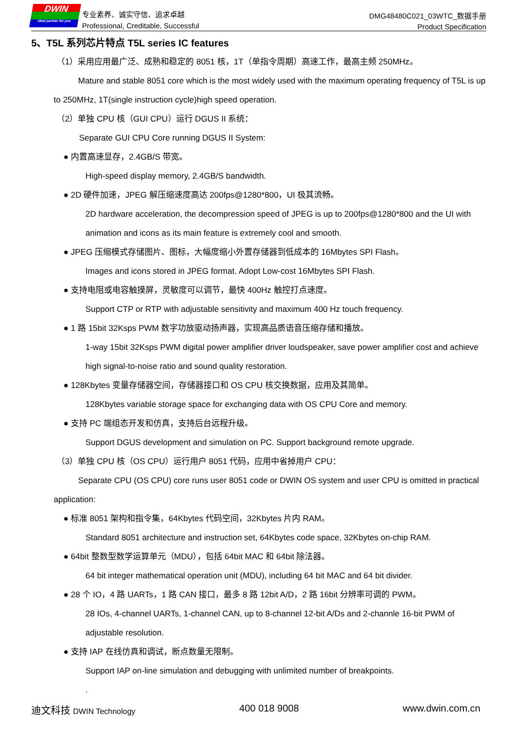DWIN
ideal partner for you
专业素养、诚实守信、追求卓越
Professional, Creditable, Successful
DMG48480C021_03WTC_数据手册
Product Specification
5、T5L 系列芯片特点 T5L series IC features
（1）采用应用最广泛、成熟和稳定的 8051 核，1T（单指令周期）高速工作，最高主频 250MHz。
Mature and stable 8051 core which is the most widely used with the maximum operating frequency of T5L is up to 250MHz, 1T(single instruction cycle)high speed operation.
（2）单独 CPU 核（GUI CPU）运行 DGUS II 系统：
Separate GUI CPU Core running DGUS II System:
● 内置高速显存，2.4GB/S 带宽。
High-speed display memory, 2.4GB/S bandwidth.
● 2D 硬件加速，JPEG 解压缩速度高达 200fps@1280*800，UI 极其流畅。
2D hardware acceleration, the decompression speed of JPEG is up to 200fps@1280*800 and the UI with animation and icons as its main feature is extremely cool and smooth.
● JPEG 压缩模式存储图片、图标，大幅度缩小外置存储器到低成本的 16Mbytes SPI Flash。
Images and icons stored in JPEG format. Adopt Low-cost 16Mbytes SPI Flash.
● 支持电阻或电容触摸屏，灵敏度可以调节，最快 400Hz 触控打点速度。
Support CTP or RTP with adjustable sensitivity and maximum 400 Hz touch frequency.
● 1 路 15bit 32Ksps PWM 数字功放驱动扬声器，实现高品质语音压缩存储和播放。
1-way 15bit 32Ksps PWM digital power amplifier driver loudspeaker, save power amplifier cost and achieve high signal-to-noise ratio and sound quality restoration.
● 128Kbytes 变量存储器空间，存储器接口和 OS CPU 核交换数据，应用及其简单。
128Kbytes variable storage space for exchanging data with OS CPU Core and memory.
● 支持 PC 端组态开发和仿真，支持后台远程升级。
Support DGUS development and simulation on PC. Support background remote upgrade.
（3）单独 CPU 核（OS CPU）运行用户 8051 代码，应用中省掉用户 CPU：
Separate CPU (OS CPU) core runs user 8051 code or DWIN OS system and user CPU is omitted in practical application:
● 标准 8051 架构和指令集，64Kbytes 代码空间，32Kbytes 片内 RAM。
Standard 8051 architecture and instruction set, 64Kbytes code space, 32Kbytes on-chip RAM.
● 64bit 整数型数学运算单元（MDU），包括 64bit MAC 和 64bit 除法器。
64 bit integer mathematical operation unit (MDU), including 64 bit MAC and 64 bit divider.
● 28 个 IO，4 路 UARTs，1 路 CAN 接口，最多 8 路 12bit A/D，2 路 16bit 分辨率可调的 PWM。
28 IOs, 4-channel UARTs, 1-channel CAN, up to 8-channel 12-bit A/Ds and 2-channle 16-bit PWM of adjustable resolution.
● 支持 IAP 在线仿真和调试，断点数量无限制。
Support IAP on-line simulation and debugging with unlimited number of breakpoints.
.
迪文科技 DWIN Technology 400 018 9008 www.dwin.com.cn